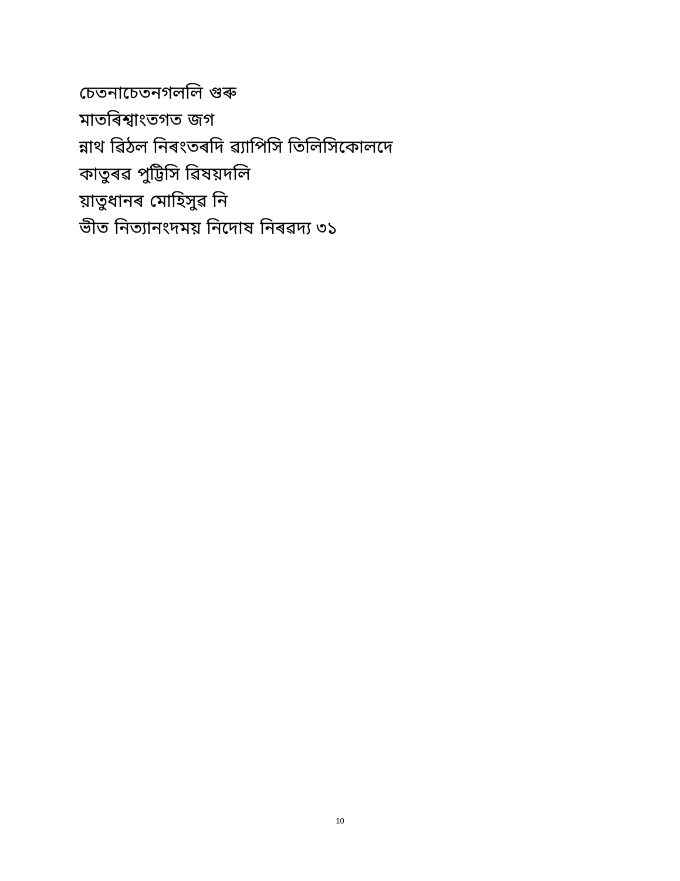চেতনাচেতনগললি গুৰু
মাতৰিশ্ৱাংতগত জগ
ন্নাথ ৱিঠল নিৰংতৰদি ৱ্যাপিসি তিলিসিকোলদে
কাতুৰৱ পুট্টিসি ৱিষয়দলি
য়াতুধানৰ মোহিসুৱ নি
ভীত নিত্যানংদময় নিদোষ নিৰৱদ্য ৩১
10